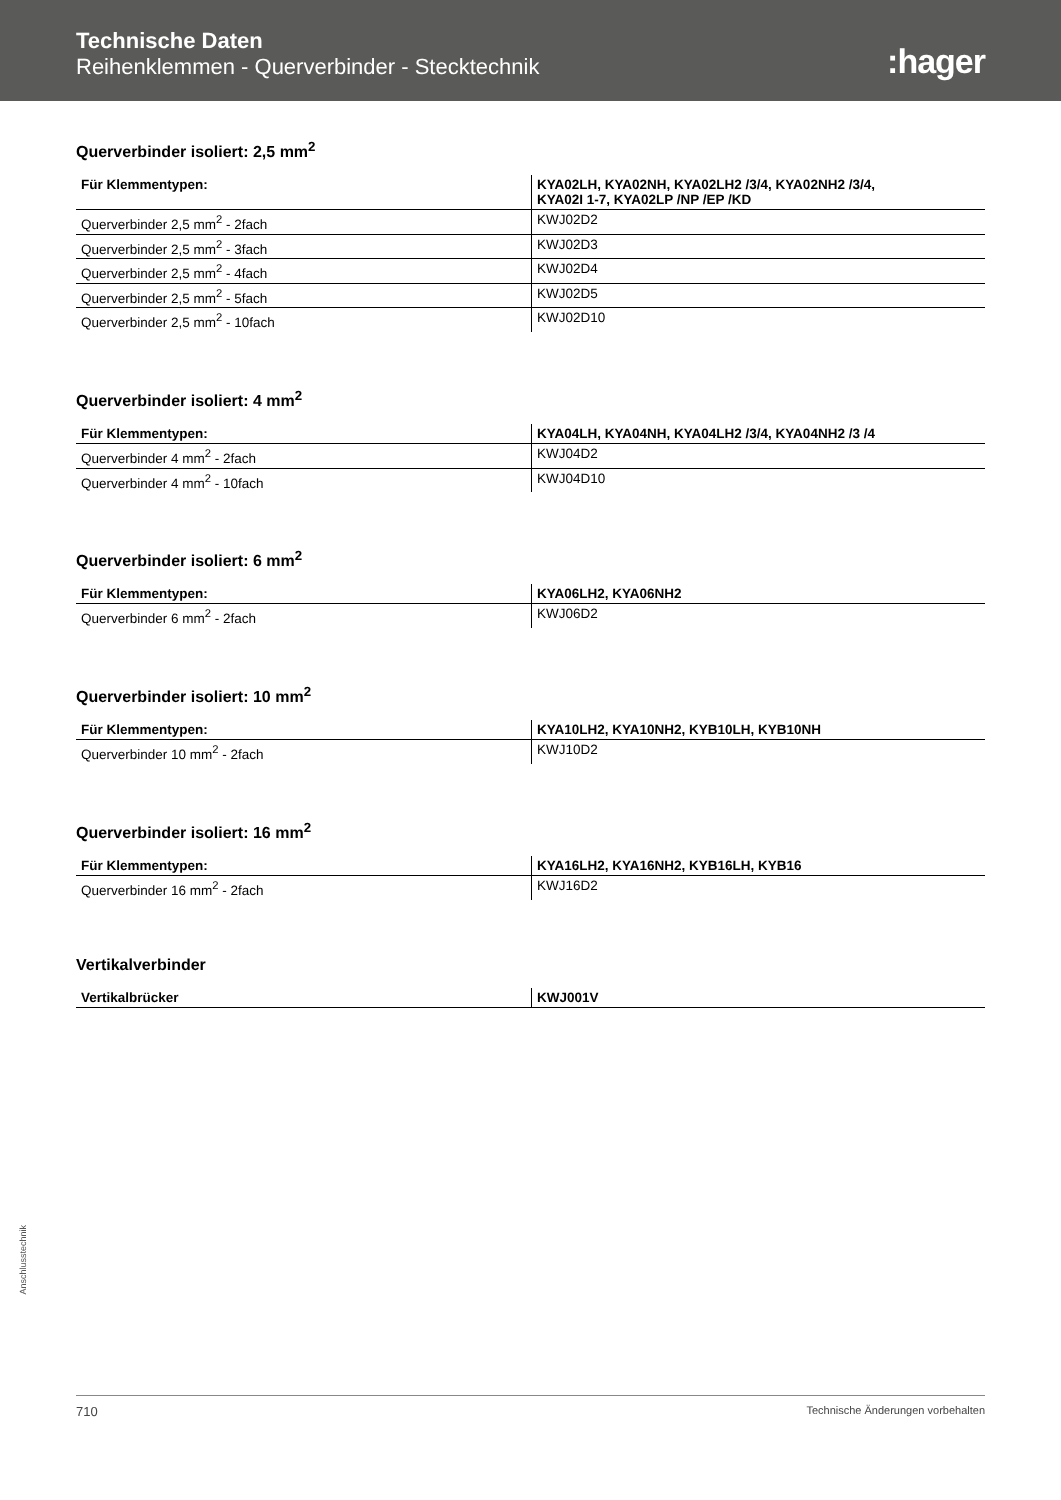Technische Daten
Reihenklemmen - Querverbinder - Stecktechnik
:hager
Querverbinder isoliert: 2,5 mm<sup>2</sup>
| Für Klemmentypen: | KYA02LH, KYA02NH, KYA02LH2 /3/4, KYA02NH2 /3/4, KYA02I 1-7, KYA02LP /NP /EP /KD |
| --- | --- |
| Querverbinder 2,5 mm<sup>2</sup> - 2fach | KWJ02D2 |
| Querverbinder 2,5 mm<sup>2</sup> - 3fach | KWJ02D3 |
| Querverbinder 2,5 mm<sup>2</sup> - 4fach | KWJ02D4 |
| Querverbinder 2,5 mm<sup>2</sup> - 5fach | KWJ02D5 |
| Querverbinder 2,5 mm<sup>2</sup> - 10fach | KWJ02D10 |
Querverbinder isoliert: 4 mm<sup>2</sup>
| Für Klemmentypen: | KYA04LH, KYA04NH, KYA04LH2 /3/4, KYA04NH2 /3 /4 |
| --- | --- |
| Querverbinder 4 mm<sup>2</sup> - 2fach | KWJ04D2 |
| Querverbinder 4 mm<sup>2</sup> - 10fach | KWJ04D10 |
Querverbinder isoliert: 6 mm<sup>2</sup>
| Für Klemmentypen: | KYA06LH2, KYA06NH2 |
| --- | --- |
| Querverbinder 6 mm<sup>2</sup> - 2fach | KWJ06D2 |
Querverbinder isoliert: 10 mm<sup>2</sup>
| Für Klemmentypen: | KYA10LH2, KYA10NH2, KYB10LH, KYB10NH |
| --- | --- |
| Querverbinder 10 mm<sup>2</sup> - 2fach | KWJ10D2 |
Querverbinder isoliert: 16 mm<sup>2</sup>
| Für Klemmentypen: | KYA16LH2, KYA16NH2, KYB16LH, KYB16 |
| --- | --- |
| Querverbinder 16 mm<sup>2</sup> - 2fach | KWJ16D2 |
Vertikalverbinder
| Vertikalbrücker | KWJ001V |
| --- | --- |
Anschlusstechnik
710 Technische Änderungen vorbehalten